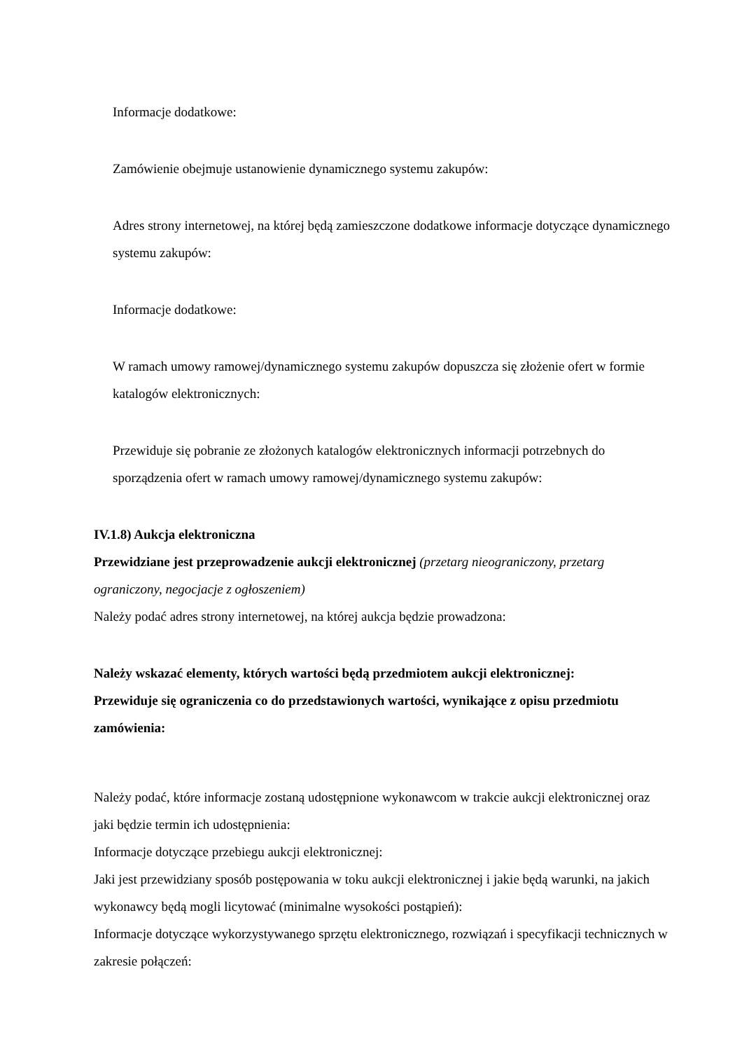Informacje dodatkowe:
Zamówienie obejmuje ustanowienie dynamicznego systemu zakupów:
Adres strony internetowej, na której będą zamieszczone dodatkowe informacje dotyczące dynamicznego systemu zakupów:
Informacje dodatkowe:
W ramach umowy ramowej/dynamicznego systemu zakupów dopuszcza się złożenie ofert w formie katalogów elektronicznych:
Przewiduje się pobranie ze złożonych katalogów elektronicznych informacji potrzebnych do sporządzenia ofert w ramach umowy ramowej/dynamicznego systemu zakupów:
IV.1.8) Aukcja elektroniczna
Przewidziane jest przeprowadzenie aukcji elektronicznej (przetarg nieograniczony, przetarg ograniczony, negocjacje z ogłoszeniem)
Należy podać adres strony internetowej, na której aukcja będzie prowadzona:
Należy wskazać elementy, których wartości będą przedmiotem aukcji elektronicznej:
Przewiduje się ograniczenia co do przedstawionych wartości, wynikające z opisu przedmiotu zamówienia:
Należy podać, które informacje zostaną udostępnione wykonawcom w trakcie aukcji elektronicznej oraz jaki będzie termin ich udostępnienia:
Informacje dotyczące przebiegu aukcji elektronicznej:
Jaki jest przewidziany sposób postępowania w toku aukcji elektronicznej i jakie będą warunki, na jakich wykonawcy będą mogli licytować (minimalne wysokości postąpień):
Informacje dotyczące wykorzystywanego sprzętu elektronicznego, rozwiązań i specyfikacji technicznych w zakresie połączeń: